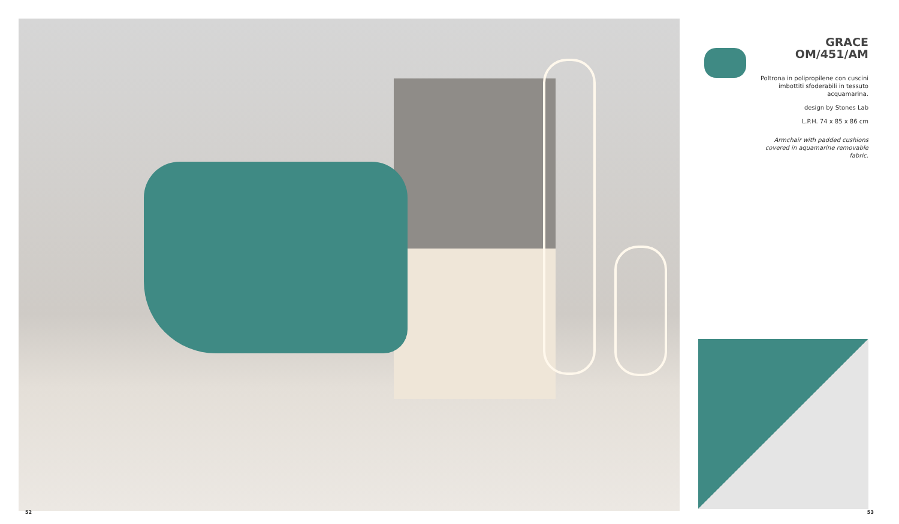GRACE
OM/451/AM
Poltrona in polipropilene con cuscini imbottiti sfoderabili in tessuto acquamarina.
design by Stones Lab
L.P.H. 74 x 85 x 86 cm
Armchair with padded cushions covered in aquamarine removable fabric.
52 53